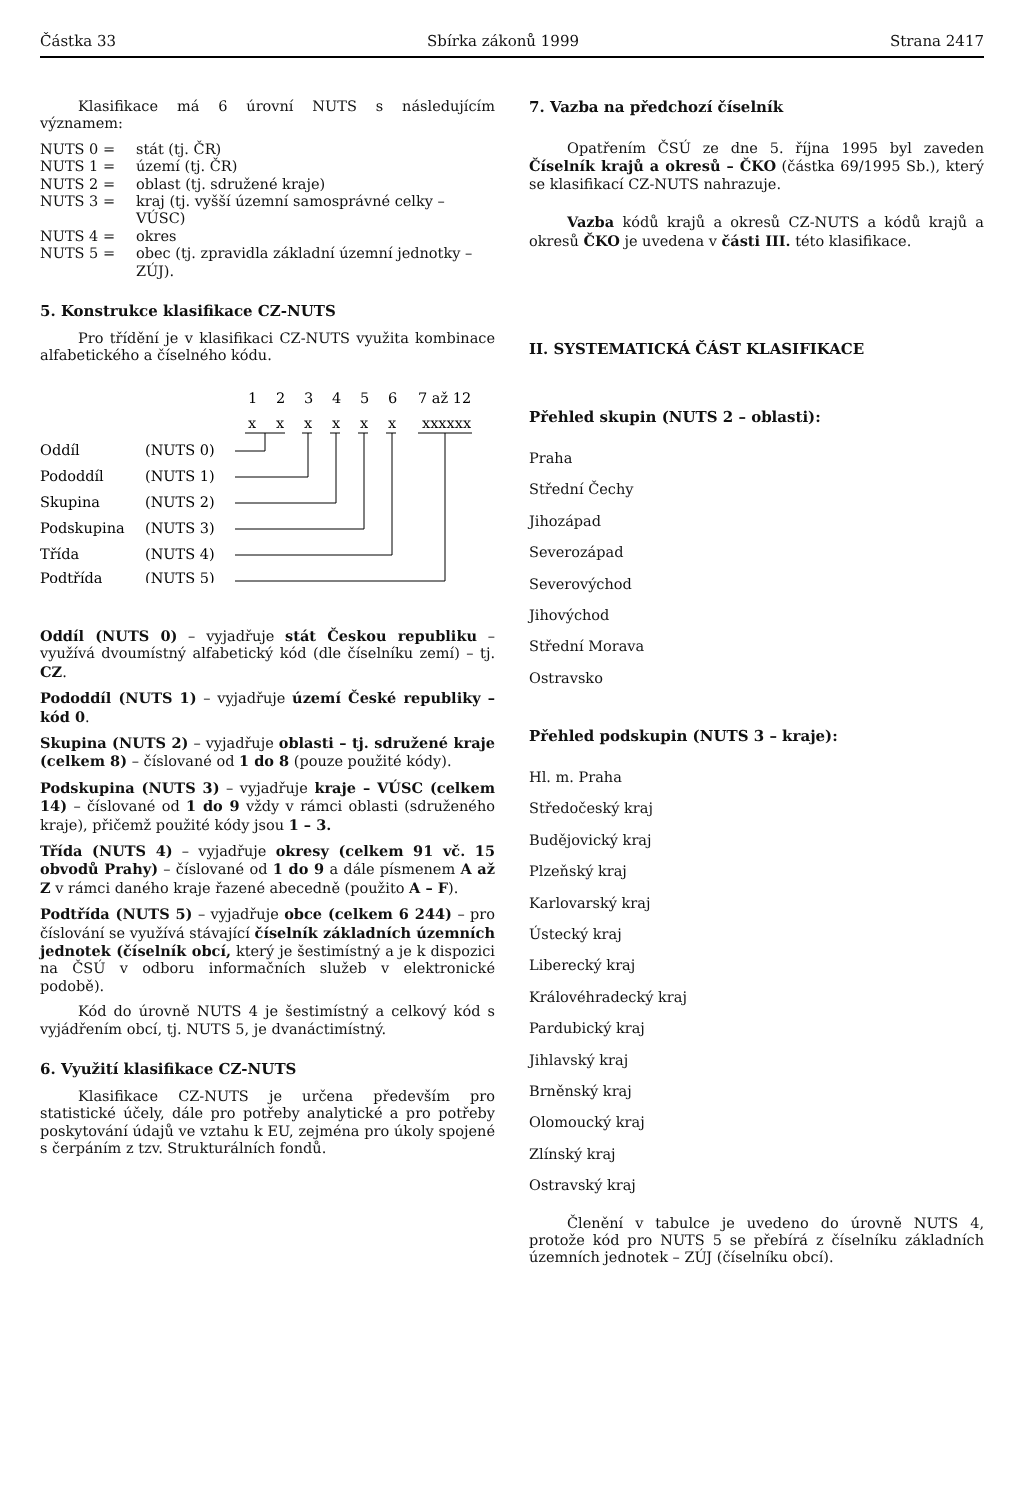Částka 33 Sbírka zákonů 1999 Strana 2417
Klasifikace má 6 úrovní NUTS s následujícím významem:
NUTS 0 = stát (tj. ČR)
NUTS 1 = území (tj. ČR)
NUTS 2 = oblast (tj. sdružené kraje)
NUTS 3 = kraj (tj. vyšší územní samosprávné celky – VÚSC)
NUTS 4 = okres
NUTS 5 = obec (tj. zpravidla základní územní jednotky – ZÚJ).
5. Konstrukce klasifikace CZ-NUTS
Pro třídění je v klasifikaci CZ-NUTS využita kombinace alfabetického a číselného kódu.
1
2
3
4
5
6
7 až 12
x
x
x
x
x
x
xxxxxx
Oddíl
(NUTS 0)
Pododdíl
(NUTS 1)
Skupina
(NUTS 2)
Podskupina
(NUTS 3)
Třída
(NUTS 4)
Podtřída
(NUTS 5)
Oddíl (NUTS 0) – vyjadřuje stát Českou republiku – využívá dvoumístný alfabetický kód (dle číselníku zemí) – tj. CZ.
Pododdíl (NUTS 1) – vyjadřuje území České republiky – kód 0.
Skupina (NUTS 2) – vyjadřuje oblasti – tj. sdružené kraje (celkem 8) – číslované od 1 do 8 (pouze použité kódy).
Podskupina (NUTS 3) – vyjadřuje kraje – VÚSC (celkem 14) – číslované od 1 do 9 vždy v rámci oblasti (sdruženého kraje), přičemž použité kódy jsou 1 – 3.
Třída (NUTS 4) – vyjadřuje okresy (celkem 91 vč. 15 obvodů Prahy) – číslované od 1 do 9 a dále písmenem A až Z v rámci daného kraje řazené abecedně (použito A – F).
Podtřída (NUTS 5) – vyjadřuje obce (celkem 6 244) – pro číslování se využívá stávající číselník základních územních jednotek (číselník obcí, který je šestimístný a je k dispozici na ČSÚ v odboru informačních služeb v elektronické podobě).
Kód do úrovně NUTS 4 je šestimístný a celkový kód s vyjádřením obcí, tj. NUTS 5, je dvanáctimístný.
6. Využití klasifikace CZ-NUTS
Klasifikace CZ-NUTS je určena především pro statistické účely, dále pro potřeby analytické a pro potřeby poskytování údajů ve vztahu k EU, zejména pro úkoly spojené s čerpáním z tzv. Strukturálních fondů.
7. Vazba na předchozí číselník
Opatřením ČSÚ ze dne 5. října 1995 byl zaveden Číselník krajů a okresů – ČKO (částka 69/1995 Sb.), který se klasifikací CZ-NUTS nahrazuje.
Vazba kódů krajů a okresů CZ-NUTS a kódů krajů a okresů ČKO je uvedena v části III. této klasifikace.
II. SYSTEMATICKÁ ČÁST KLASIFIKACE
Přehled skupin (NUTS 2 – oblasti):
Praha
Střední Čechy
Jihozápad
Severozápad
Severovýchod
Jihovýchod
Střední Morava
Ostravsko
Přehled podskupin (NUTS 3 – kraje):
Hl. m. Praha
Středočeský kraj
Budějovický kraj
Plzeňský kraj
Karlovarský kraj
Ústecký kraj
Liberecký kraj
Královéhradecký kraj
Pardubický kraj
Jihlavský kraj
Brněnský kraj
Olomoucký kraj
Zlínský kraj
Ostravský kraj
Členění v tabulce je uvedeno do úrovně NUTS 4, protože kód pro NUTS 5 se přebírá z číselníku základních územních jednotek – ZÚJ (číselníku obcí).